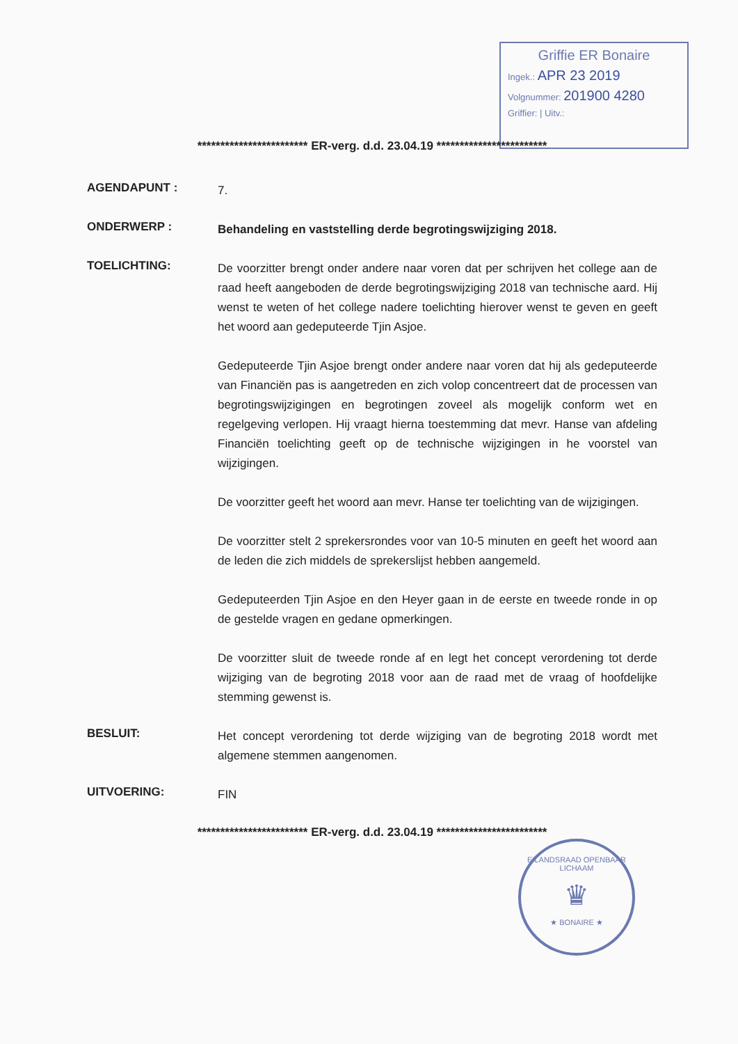Griffie ER Bonaire
Ingek.: APR 23 2019
Volgnummer: 201900 4280
Griffier: | Uitv.:
************************ ER-verg. d.d. 23.04.19 ************************
AGENDAPUNT :
7.
ONDERWERP :
Behandeling en vaststelling derde begrotingswijziging 2018.
TOELICHTING:
De voorzitter brengt onder andere naar voren dat per schrijven het college aan de raad heeft aangeboden de derde begrotingswijziging 2018 van technische aard. Hij wenst te weten of het college nadere toelichting hierover wenst te geven en geeft het woord aan gedeputeerde Tjin Asjoe.
Gedeputeerde Tjin Asjoe brengt onder andere naar voren dat hij als gedeputeerde van Financiën pas is aangetreden en zich volop concentreert dat de processen van begrotingswijzigingen en begrotingen zoveel als mogelijk conform wet en regelgeving verlopen. Hij vraagt hierna toestemming dat mevr. Hanse van afdeling Financiën toelichting geeft op de technische wijzigingen in he voorstel van wijzigingen.
De voorzitter geeft het woord aan mevr. Hanse ter toelichting van de wijzigingen.
De voorzitter stelt 2 sprekersrondes voor van 10-5 minuten en geeft het woord aan de leden die zich middels de sprekerslijst hebben aangemeld.
Gedeputeerden Tjin Asjoe en den Heyer gaan in de eerste en tweede ronde in op de gestelde vragen en gedane opmerkingen.
De voorzitter sluit de tweede ronde af en legt het concept verordening tot derde wijziging van de begroting 2018 voor aan de raad met de vraag of hoofdelijke stemming gewenst is.
BESLUIT:
Het concept verordening tot derde wijziging van de begroting 2018 wordt met algemene stemmen aangenomen.
UITVOERING:
FIN
************************ ER-verg. d.d. 23.04.19 ************************
EILANDSRAAD OPENBAAR LICHAAM
♛
★ BONAIRE ★